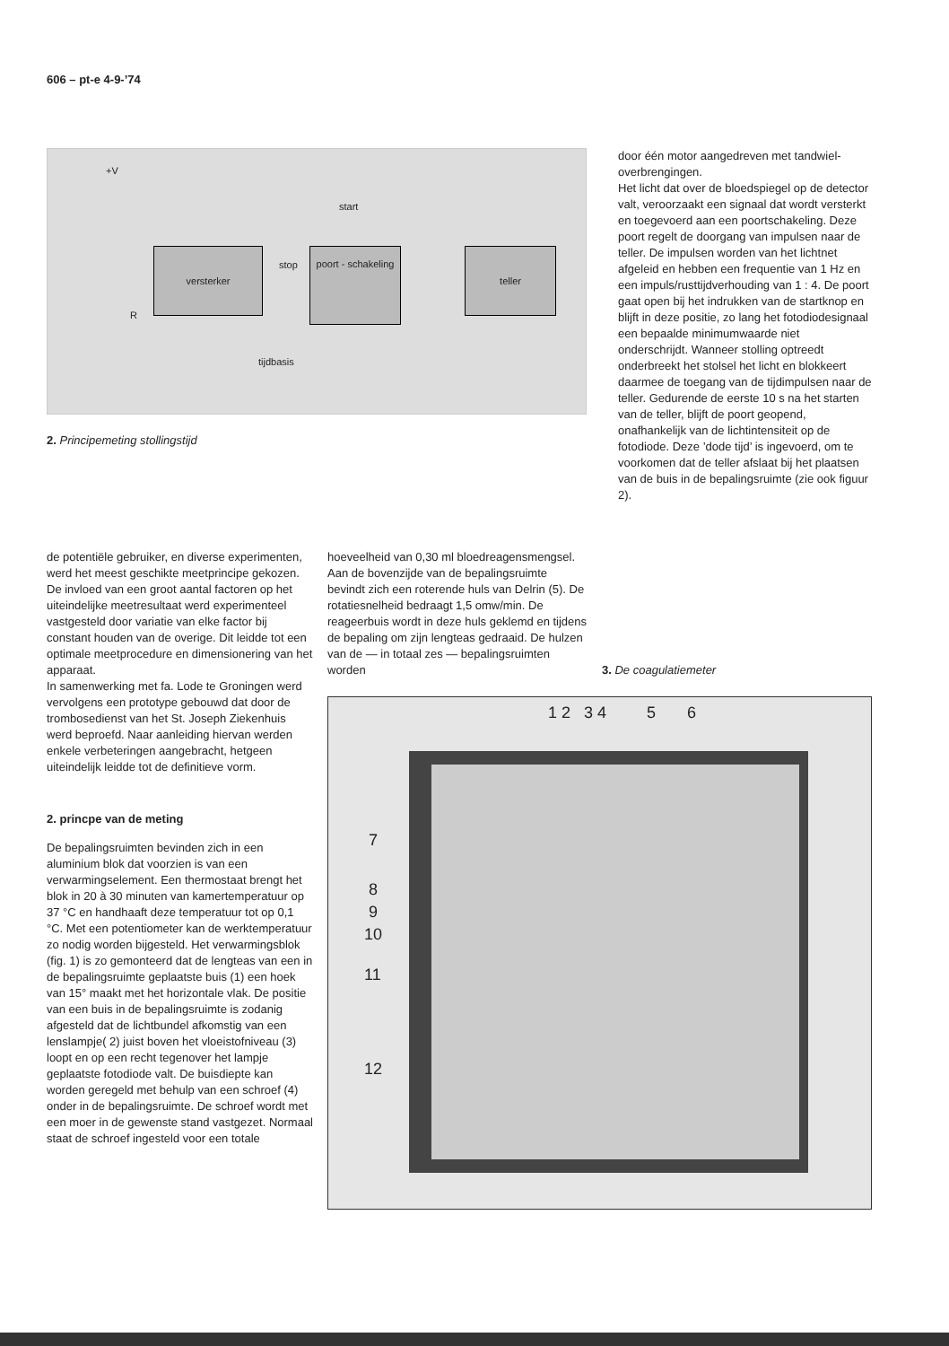606 – pt-e 4-9-’74
versterker
poort - schakeling
teller
start
stop
tijdbasis
+V
R
2. Principemeting stollingstijd
door één motor aangedreven met tandwiel-overbrengingen.
Het licht dat over de bloedspiegel op de detector valt, veroorzaakt een signaal dat wordt versterkt en toegevoerd aan een poortschakeling. Deze poort regelt de doorgang van impulsen naar de teller. De impulsen worden van het lichtnet afgeleid en hebben een frequentie van 1 Hz en een impuls/rusttijdverhouding van 1 : 4. De poort gaat open bij het indrukken van de startknop en blijft in deze positie, zo lang het fotodiodesignaal een bepaalde minimumwaarde niet onderschrijdt. Wanneer stolling optreedt onderbreekt het stolsel het licht en blokkeert daarmee de toegang van de tijdimpulsen naar de teller. Gedurende de eerste 10 s na het starten van de teller, blijft de poort geopend, onafhankelijk van de lichtintensiteit op de fotodiode. Deze ’dode tijd’ is ingevoerd, om te voorkomen dat de teller afslaat bij het plaatsen van de buis in de bepalingsruimte (zie ook figuur 2).
de potentiële gebruiker, en diverse experimenten, werd het meest geschikte meetprincipe gekozen. De invloed van een groot aantal factoren op het uiteindelijke meetresultaat werd experimenteel vastgesteld door variatie van elke factor bij constant houden van de overige. Dit leidde tot een optimale meetprocedure en dimensionering van het apparaat.
In samenwerking met fa. Lode te Groningen werd vervolgens een prototype gebouwd dat door de trombosedienst van het St. Joseph Ziekenhuis werd beproefd. Naar aanleiding hiervan werden enkele verbeteringen aangebracht, hetgeen uiteindelijk leidde tot de definitieve vorm.
2. princpe van de meting
De bepalingsruimten bevinden zich in een aluminium blok dat voorzien is van een verwarmingselement. Een thermostaat brengt het blok in 20 à 30 minuten van kamertemperatuur op 37 °C en handhaaft deze temperatuur tot op 0,1 °C. Met een potentiometer kan de werktemperatuur zo nodig worden bijgesteld. Het verwarmingsblok (fig. 1) is zo gemonteerd dat de lengteas van een in de bepalingsruimte geplaatste buis (1) een hoek van 15° maakt met het horizontale vlak. De positie van een buis in de bepalingsruimte is zodanig afgesteld dat de lichtbundel afkomstig van een lenslampje( 2) juist boven het vloeistofniveau (3) loopt en op een recht tegenover het lampje geplaatste fotodiode valt. De buisdiepte kan worden geregeld met behulp van een schroef (4) onder in de bepalingsruimte. De schroef wordt met een moer in de gewenste stand vastgezet. Normaal staat de schroef ingesteld voor een totale
hoeveelheid van 0,30 ml bloedreagensmengsel.
Aan de bovenzijde van de bepalingsruimte bevindt zich een roterende huls van Delrin (5). De rotatiesnelheid bedraagt 1,5 omw/min. De reageerbuis wordt in deze huls geklemd en tijdens de bepaling om zijn lengteas gedraaid. De hulzen van de — in totaal zes — bepalingsruimten worden
3. De coagulatiemeter
1 2 3 4 5 6
7
8
9
10
11
12